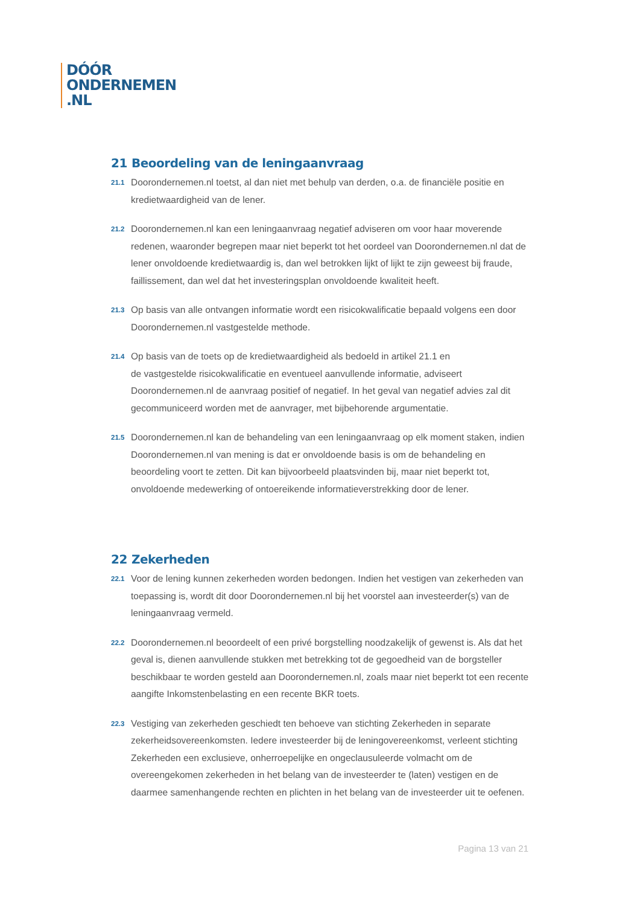DÓÓR
ONDERNEMEN
.NL
21 Beoordeling van de leningaanvraag
21.1
Doorondernemen.nl toetst, al dan niet met behulp van derden, o.a. de financiële positie en kredietwaardigheid van de lener.
21.2
Doorondernemen.nl kan een leningaanvraag negatief adviseren om voor haar moverende redenen, waaronder begrepen maar niet beperkt tot het oordeel van Doorondernemen.nl dat de lener onvoldoende kredietwaardig is, dan wel betrokken lijkt of lijkt te zijn geweest bij fraude, faillissement, dan wel dat het investeringsplan onvoldoende kwaliteit heeft.
21.3
Op basis van alle ontvangen informatie wordt een risicokwalificatie bepaald volgens een door Doorondernemen.nl vastgestelde methode.
21.4
Op basis van de toets op de kredietwaardigheid als bedoeld in artikel 21.1 en
de vastgestelde risicokwalificatie en eventueel aanvullende informatie, adviseert Doorondernemen.nl de aanvraag positief of negatief. In het geval van negatief advies zal dit gecommuniceerd worden met de aanvrager, met bijbehorende argumentatie.
21.5
Doorondernemen.nl kan de behandeling van een leningaanvraag op elk moment staken, indien Doorondernemen.nl van mening is dat er onvoldoende basis is om de behandeling en beoordeling voort te zetten. Dit kan bijvoorbeeld plaatsvinden bij, maar niet beperkt tot, onvoldoende medewerking of ontoereikende informatieverstrekking door de lener.
22 Zekerheden
22.1
Voor de lening kunnen zekerheden worden bedongen. Indien het vestigen van zekerheden van toepassing is, wordt dit door Doorondernemen.nl bij het voorstel aan investeerder(s) van de leningaanvraag vermeld.
22.2
Doorondernemen.nl beoordeelt of een privé borgstelling noodzakelijk of gewenst is. Als dat het geval is, dienen aanvullende stukken met betrekking tot de gegoedheid van de borgsteller beschikbaar te worden gesteld aan Doorondernemen.nl, zoals maar niet beperkt tot een recente aangifte Inkomstenbelasting en een recente BKR toets.
22.3
Vestiging van zekerheden geschiedt ten behoeve van stichting Zekerheden in separate zekerheidsovereenkomsten. Iedere investeerder bij de leningovereenkomst, verleent stichting Zekerheden een exclusieve, onherroepelijke en ongeclausuleerde volmacht om de overeengekomen zekerheden in het belang van de investeerder te (laten) vestigen en de daarmee samenhangende rechten en plichten in het belang van de investeerder uit te oefenen.
Pagina 13 van 21